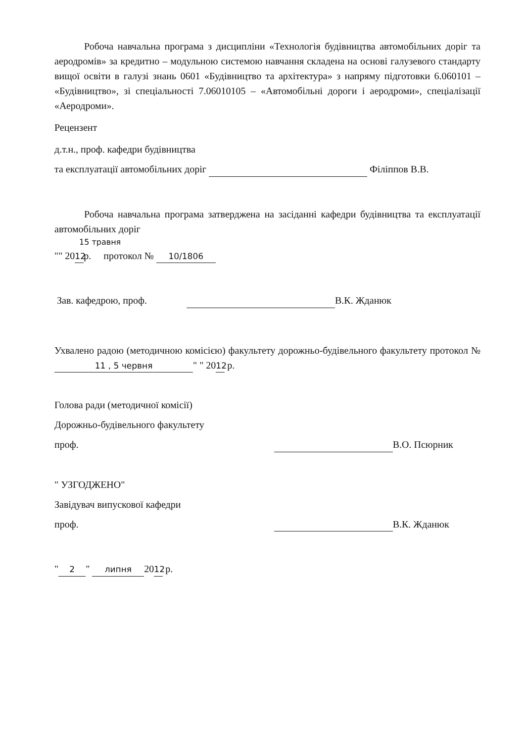Робоча навчальна програма з дисципліни «Технологія будівництва автомобільних доріг та аеродромів» за кредитно – модульною системою навчання складена на основі галузевого стандарту вищої освіти в галузі знань 0601 «Будівництво та архітектура» з напряму підготовки 6.060101 – «Будівництво», зі спеціальності 7.06010105 – «Автомобільні дороги і аеродроми», спеціалізації «Аеродроми».
Рецензент
д.т.н., проф. кафедри будівництва
та експлуатації автомобільних доріг Філіппов В.В.
Робоча навчальна програма затверджена на засіданні кафедри будівництва та експлуатації автомобільних доріг
15 травня
"" 20 12 р. протокол № 10/1806
Зав. кафедрою, проф. В.К. Жданюк
Ухвалено радою (методичною комісією) факультету дорожньо-будівельного факультету протокол № 11 , 5 червня " " 20 12 р.
Голова ради (методичної комісії)
Дорожньо-будівельного факультету
проф. В.О. Псюрник
" УЗГОДЖЕНО"
Завідувач випускової кафедри
проф. В.К. Жданюк
" 2 " липня 20 12 р.